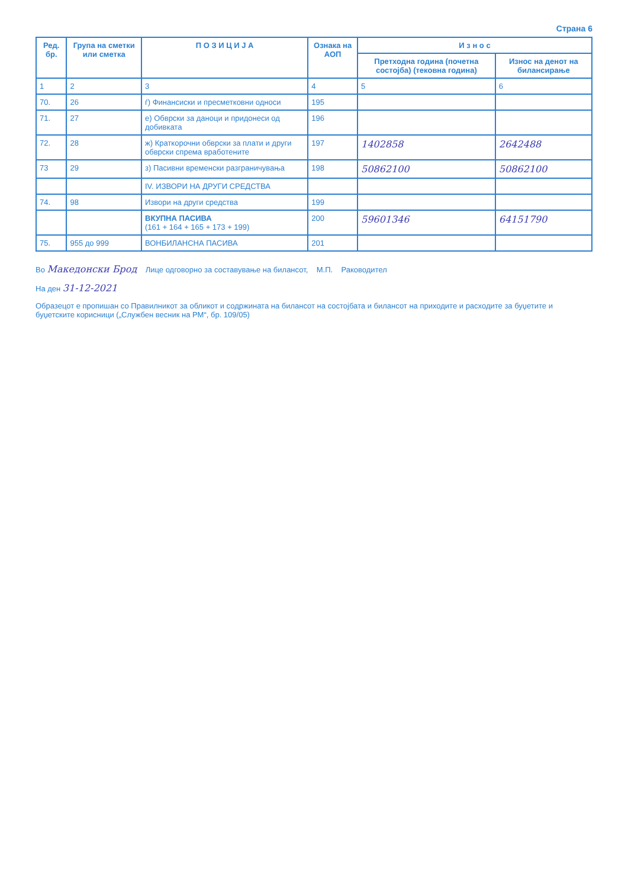Страна 6
| Ред. бр. | Група на сметки или сметка | П О З И Ц И Ј А | Ознака на АОП | И з н о с | |
| --- | --- | --- | --- | --- | --- |
| | | | | Претходна година (почетна состојба) (тековна година) | Износ на денот на билансирање |
| 1 | 2 | 3 | 4 | 5 | 6 |
| 70. | 26 | ѓ) Финансиски и пресметковни односи | 195 | | |
| 71. | 27 | е) Обврски за даноци и придонеси од добивката | 196 | | |
| 72. | 28 | ж) Краткорочни обврски за плати и други обврски спрема вработените | 197 | 1402858 | 2642488 |
| 73 | 29 | з) Пасивни временски разграничувања | 198 | 50862100 | 50862100 |
| | | IV. ИЗВОРИ НА ДРУГИ СРЕДСТВА | | | |
| 74. | 98 | Извори на други средства | 199 | | |
| | | ВКУПНА ПАСИВА (161 + 164 + 165 + 173 + 199) | 200 | 59601346 | 64151790 |
| 75. | 955 до 999 | ВОНБИЛАНСНА ПАСИВА | 201 | | |
Во Македонски Брод Лице одговорно за составување на билансот, М.П. Раководител
На ден 31-12-2021
Образецот е пропишан со Правилникот за обликот и содржината на билансот на состојбата и билансот на приходите и расходите за буџетите и буџетските корисници („Службен весник на РМ“, бр. 109/05)